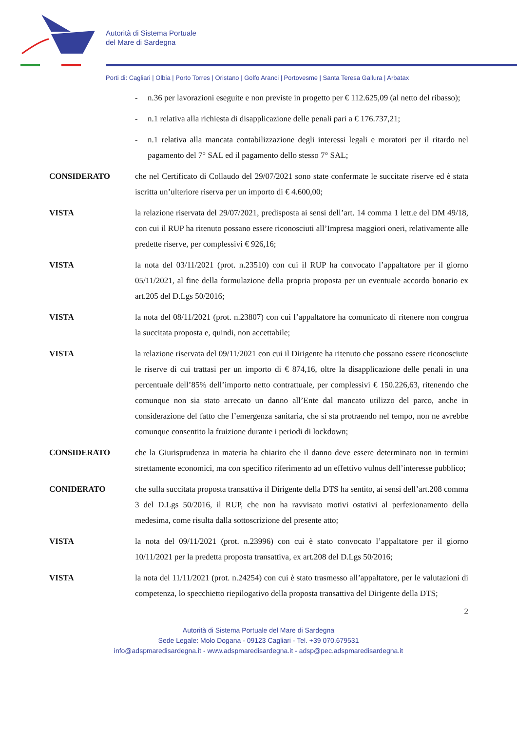Autorità di Sistema Portuale
del Mare di Sardegna
Porti di: Cagliari | Olbia | Porto Torres | Oristano | Golfo Aranci | Portovesme | Santa Teresa Gallura | Arbatax
- n.36 per lavorazioni eseguite e non previste in progetto per € 112.625,09 (al netto del ribasso);
- n.1 relativa alla richiesta di disapplicazione delle penali pari a € 176.737,21;
- n.1 relativa alla mancata contabilizzazione degli interessi legali e moratori per il ritardo nel pagamento del 7° SAL ed il pagamento dello stesso 7° SAL;
CONSIDERATO che nel Certificato di Collaudo del 29/07/2021 sono state confermate le succitate riserve ed è stata iscritta un’ulteriore riserva per un importo di € 4.600,00;
VISTA la relazione riservata del 29/07/2021, predisposta ai sensi dell’art. 14 comma 1 lett.e del DM 49/18, con cui il RUP ha ritenuto possano essere riconosciuti all’Impresa maggiori oneri, relativamente alle predette riserve, per complessivi € 926,16;
VISTA la nota del 03/11/2021 (prot. n.23510) con cui il RUP ha convocato l’appaltatore per il giorno 05/11/2021, al fine della formulazione della propria proposta per un eventuale accordo bonario ex art.205 del D.Lgs 50/2016;
VISTA la nota del 08/11/2021 (prot. n.23807) con cui l’appaltatore ha comunicato di ritenere non congrua la succitata proposta e, quindi, non accettabile;
VISTA la relazione riservata del 09/11/2021 con cui il Dirigente ha ritenuto che possano essere riconosciute le riserve di cui trattasi per un importo di € 874,16, oltre la disapplicazione delle penali in una percentuale dell’85% dell’importo netto contrattuale, per complessivi € 150.226,63, ritenendo che comunque non sia stato arrecato un danno all’Ente dal mancato utilizzo del parco, anche in considerazione del fatto che l’emergenza sanitaria, che si sta protraendo nel tempo, non ne avrebbe comunque consentito la fruizione durante i periodi di lockdown;
CONSIDERATO che la Giurisprudenza in materia ha chiarito che il danno deve essere determinato non in termini strettamente economici, ma con specifico riferimento ad un effettivo vulnus dell’interesse pubblico;
CONIDERATO che sulla succitata proposta transattiva il Dirigente della DTS ha sentito, ai sensi dell’art.208 comma 3 del D.Lgs 50/2016, il RUP, che non ha ravvisato motivi ostativi al perfezionamento della medesima, come risulta dalla sottoscrizione del presente atto;
VISTA la nota del 09/11/2021 (prot. n.23996) con cui è stato convocato l’appaltatore per il giorno 10/11/2021 per la predetta proposta transattiva, ex art.208 del D.Lgs 50/2016;
VISTA la nota del 11/11/2021 (prot. n.24254) con cui è stato trasmesso all’appaltatore, per le valutazioni di competenza, lo specchietto riepilogativo della proposta transattiva del Dirigente della DTS;
2
Autorità di Sistema Portuale del Mare di Sardegna
Sede Legale: Molo Dogana - 09123 Cagliari - Tel. +39 070.679531
info@adspmaredisardegna.it - www.adspmaredisardegna.it - adsp@pec.adspmaredisardegna.it